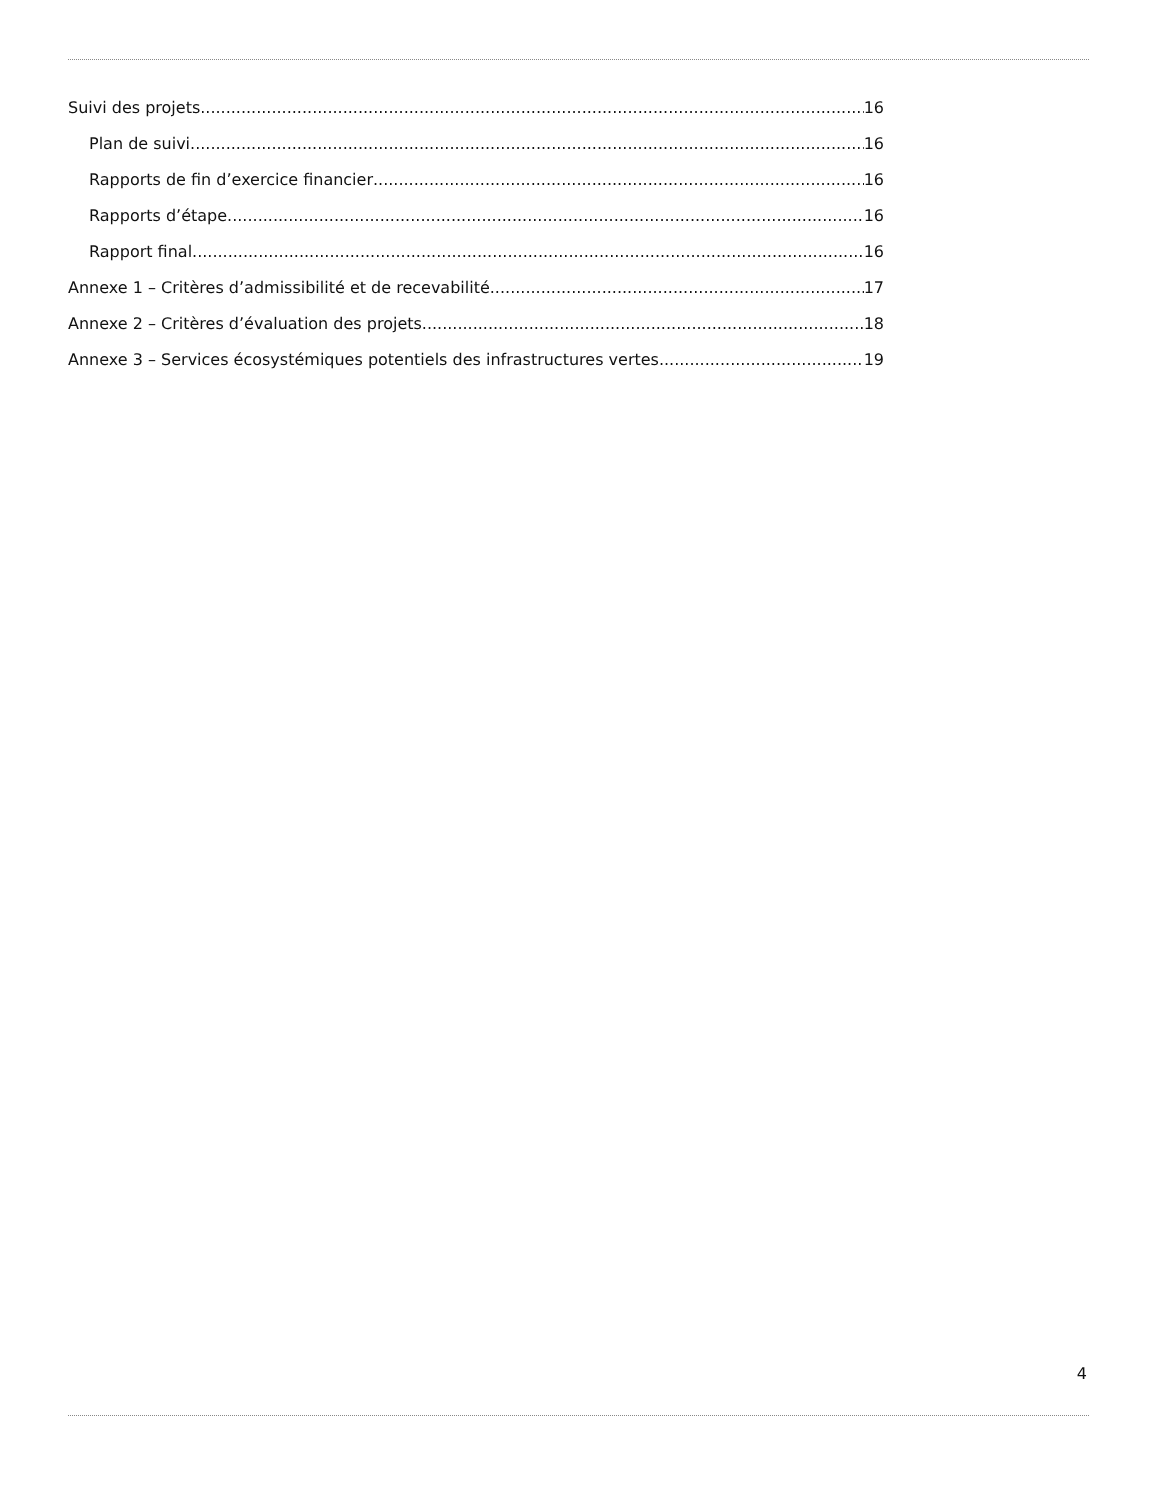Suivi des projets 16
Plan de suivi 16
Rapports de fin d’exercice financier 16
Rapports d’étape 16
Rapport final 16
Annexe 1 – Critères d’admissibilité et de recevabilité 17
Annexe 2 – Critères d’évaluation des projets 18
Annexe 3 – Services écosystémiques potentiels des infrastructures vertes 19
4